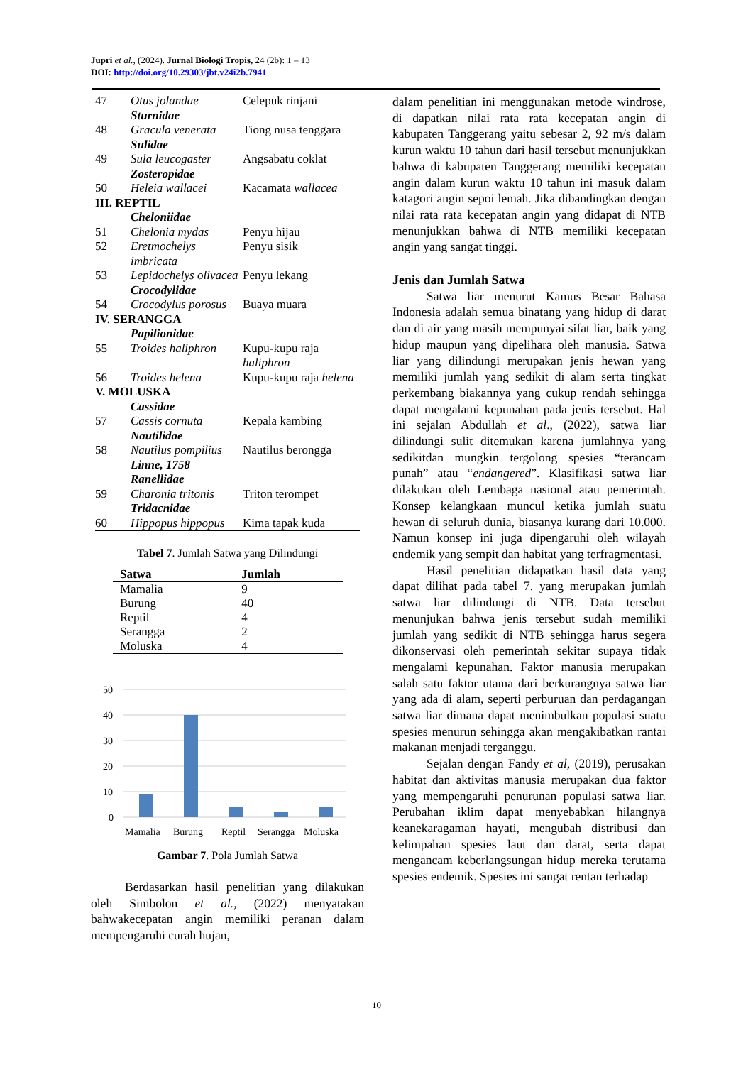Jupri et al., (2024). Jurnal Biologi Tropis, 24 (2b): 1 – 13
DOI: http://doi.org/10.29303/jbt.v24i2b.7941
| 47 | Otus jolandae Sturnidae | Celepuk rinjani |
| 48 | Gracula venerata Sulidae | Tiong nusa tenggara |
| 49 | Sula leucogaster Zosteropidae | Angsabatu coklat |
| 50 | Heleia wallacei | Kacamata wallacea |
| III. REPTIL | | |
| | Cheloniidae | |
| 51 | Chelonia mydas | Penyu hijau |
| 52 | Eretmochelys imbricata | Penyu sisik |
| 53 | Lepidochelys olivacea Crocodylidae | Penyu lekang |
| 54 | Crocodylus porosus | Buaya muara |
| IV. SERANGGA | | |
| | Papilionidae | |
| 55 | Troides haliphron | Kupu-kupu raja haliphron |
| 56 | Troides helena | Kupu-kupu raja helena |
| V. MOLUSKA | | |
| | Cassidae | |
| 57 | Cassis cornuta Nautilidae | Kepala kambing |
| 58 | Nautilus pompilius Linne, 1758 Ranellidae | Nautilus berongga |
| 59 | Charonia tritonis Tridacnidae | Triton terompet |
| 60 | Hippopus hippopus | Kima tapak kuda |
Tabel 7. Jumlah Satwa yang Dilindungi
| Satwa | Jumlah |
| --- | --- |
| Mamalia | 9 |
| Burung | 40 |
| Reptil | 4 |
| Serangga | 2 |
| Moluska | 4 |
50
40
30
20
10
0
Mamalia
Burung
Reptil
Serangga
Moluska
Gambar 7. Pola Jumlah Satwa
Berdasarkan hasil penelitian yang dilakukan oleh Simbolon et al., (2022) menyatakan bahwakecepatan angin memiliki peranan dalam mempengaruhi curah hujan,
dalam penelitian ini menggunakan metode windrose, di dapatkan nilai rata rata kecepatan angin di kabupaten Tanggerang yaitu sebesar 2, 92 m/s dalam kurun waktu 10 tahun dari hasil tersebut menunjukkan bahwa di kabupaten Tanggerang memiliki kecepatan angin dalam kurun waktu 10 tahun ini masuk dalam katagori angin sepoi lemah. Jika dibandingkan dengan nilai rata rata kecepatan angin yang didapat di NTB menunjukkan bahwa di NTB memiliki kecepatan angin yang sangat tinggi.
Jenis dan Jumlah Satwa
Satwa liar menurut Kamus Besar Bahasa Indonesia adalah semua binatang yang hidup di darat dan di air yang masih mempunyai sifat liar, baik yang hidup maupun yang dipelihara oleh manusia. Satwa liar yang dilindungi merupakan jenis hewan yang memiliki jumlah yang sedikit di alam serta tingkat perkembang biakannya yang cukup rendah sehingga dapat mengalami kepunahan pada jenis tersebut. Hal ini sejalan Abdullah et al., (2022), satwa liar dilindungi sulit ditemukan karena jumlahnya yang sedikitdan mungkin tergolong spesies “terancam punah” atau “endangered”. Klasifikasi satwa liar dilakukan oleh Lembaga nasional atau pemerintah. Konsep kelangkaan muncul ketika jumlah suatu hewan di seluruh dunia, biasanya kurang dari 10.000. Namun konsep ini juga dipengaruhi oleh wilayah endemik yang sempit dan habitat yang terfragmentasi.
Hasil penelitian didapatkan hasil data yang dapat dilihat pada tabel 7. yang merupakan jumlah satwa liar dilindungi di NTB. Data tersebut menunjukan bahwa jenis tersebut sudah memiliki jumlah yang sedikit di NTB sehingga harus segera dikonservasi oleh pemerintah sekitar supaya tidak mengalami kepunahan. Faktor manusia merupakan salah satu faktor utama dari berkurangnya satwa liar yang ada di alam, seperti perburuan dan perdagangan satwa liar dimana dapat menimbulkan populasi suatu spesies menurun sehingga akan mengakibatkan rantai makanan menjadi terganggu.
Sejalan dengan Fandy et al, (2019), perusakan habitat dan aktivitas manusia merupakan dua faktor yang mempengaruhi penurunan populasi satwa liar. Perubahan iklim dapat menyebabkan hilangnya keanekaragaman hayati, mengubah distribusi dan kelimpahan spesies laut dan darat, serta dapat mengancam keberlangsungan hidup mereka terutama spesies endemik. Spesies ini sangat rentan terhadap
10